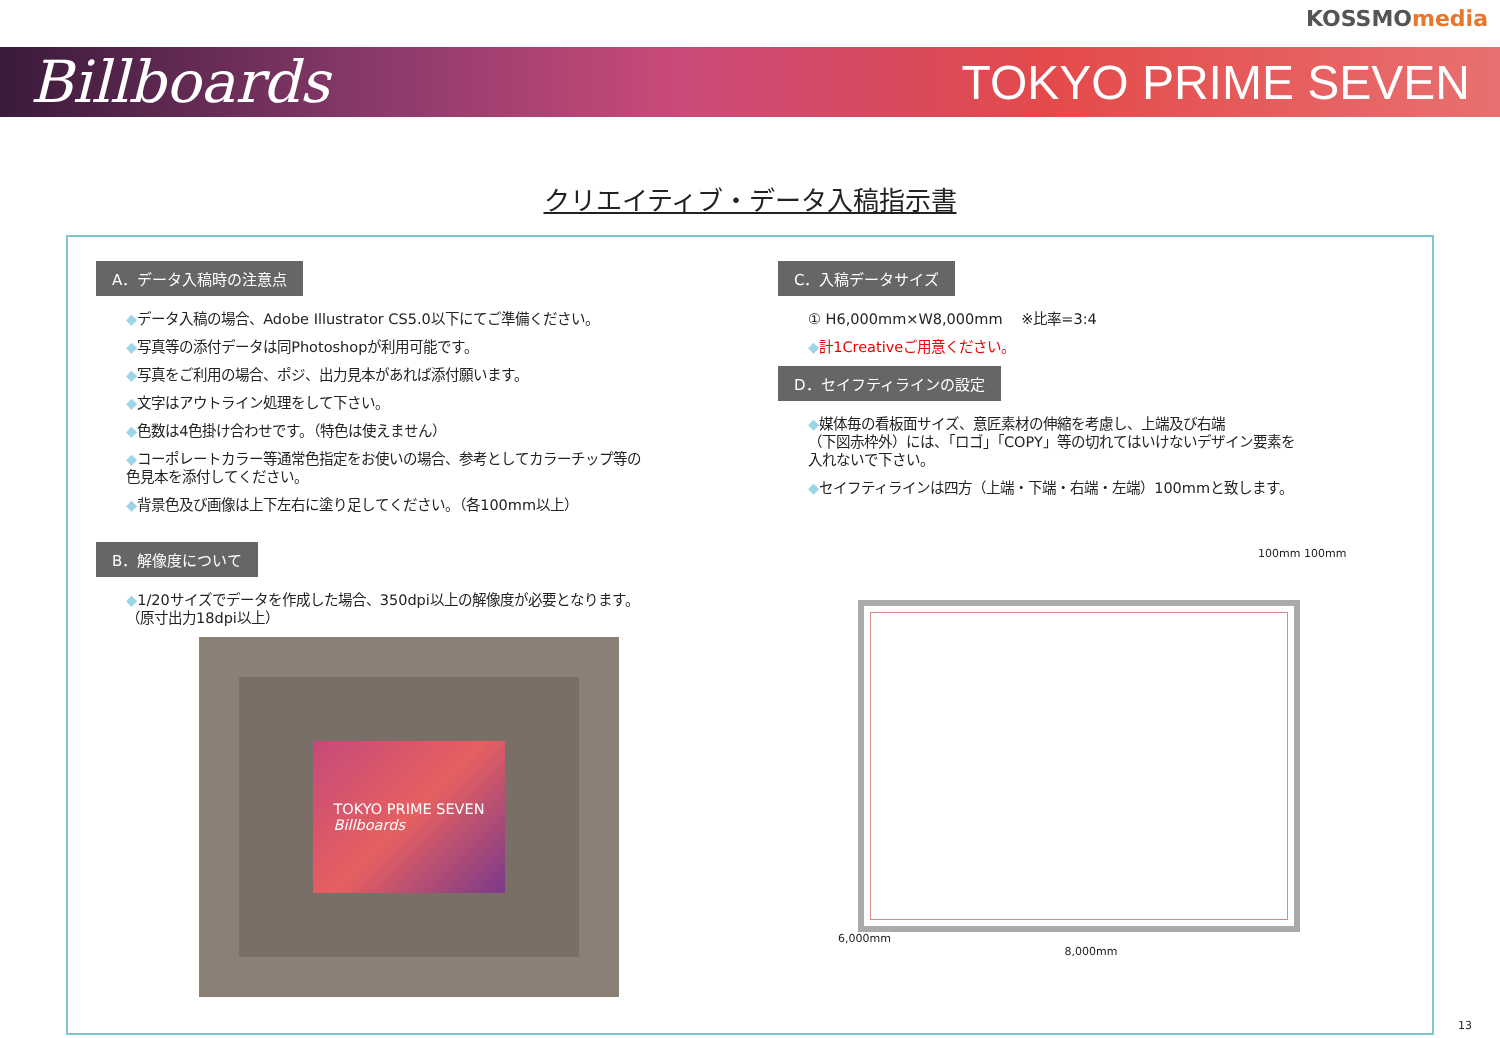KOSSMOmedia
Billboards
TOKYO PRIME SEVEN
クリエイティブ・データ入稿指示書
A．データ入稿時の注意点
◆データ入稿の場合、Adobe Illustrator CS5.0以下にてご準備ください。
◆写真等の添付データは同Photoshopが利用可能です。
◆写真をご利用の場合、ポジ、出力見本があれば添付願います。
◆文字はアウトライン処理をして下さい。
◆色数は4色掛け合わせです。（特色は使えません）
◆コーポレートカラー等通常色指定をお使いの場合、参考としてカラーチップ等の
色見本を添付してください。
◆背景色及び画像は上下左右に塗り足してください。（各100mm以上）
B．解像度について
◆1/20サイズでデータを作成した場合、350dpi以上の解像度が必要となります。
（原寸出力18dpi以上）
TOKYO PRIME SEVEN
Billboards
C．入稿データサイズ
① H6,000mm×W8,000mm　 ※比率=3:4
◆計1Creativeご用意ください。
D．セイフティラインの設定
◆媒体毎の看板面サイズ、意匠素材の伸縮を考慮し、上端及び右端
（下図赤枠外）には、「ロゴ」「COPY」等の切れてはいけないデザイン要素を
入れないで下さい。
◆セイフティラインは四方（上端・下端・右端・左端）100mmと致します。
100mm 100mm
6,000mm
8,000mm
13